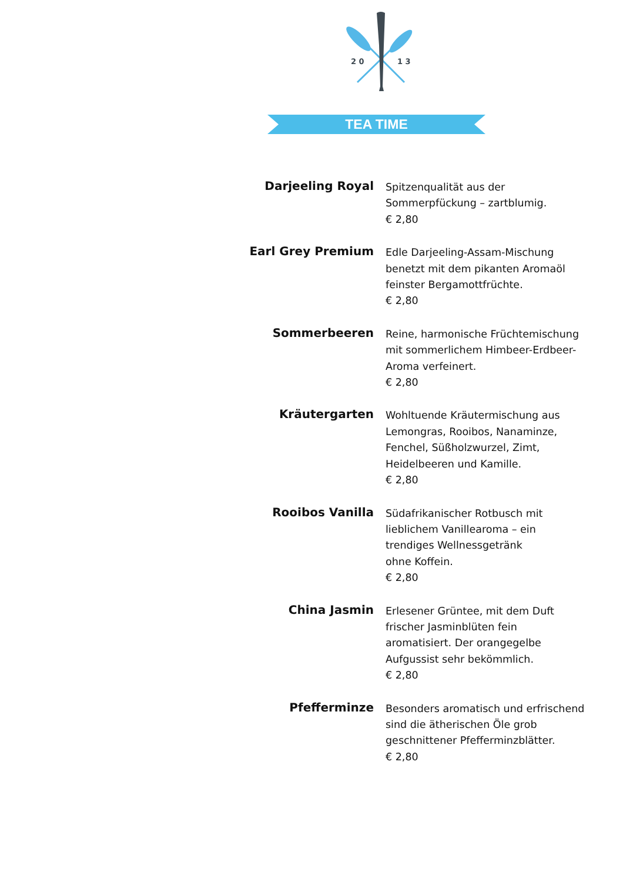2 0
1 3
TEA TIME
| Darjeeling Royal | Spitzenqualität aus der Sommerpfückung – zartblumig. € 2,80 |
| Earl Grey Premium | Edle Darjeeling-Assam-Mischung benetzt mit dem pikanten Aromaöl feinster Bergamottfrüchte. € 2,80 |
| Sommerbeeren | Reine, harmonische Früchtemischung mit sommerlichem Himbeer-Erdbeer- Aroma verfeinert. € 2,80 |
| Kräutergarten | Wohltuende Kräutermischung aus Lemongras, Rooibos, Nanaminze, Fenchel, Süßholzwurzel, Zimt, Heidelbeeren und Kamille. € 2,80 |
| Rooibos Vanilla | Südafrikanischer Rotbusch mit lieblichem Vanillearoma – ein trendiges Wellnessgetränk ohne Koffein. € 2,80 |
| China Jasmin | Erlesener Grüntee, mit dem Duft frischer Jasminblüten fein aromatisiert. Der orangegelbe Aufgussist sehr bekömmlich. € 2,80 |
| Pfefferminze | Besonders aromatisch und erfrischend sind die ätherischen Öle grob geschnittener Pfefferminzblätter. € 2,80 |